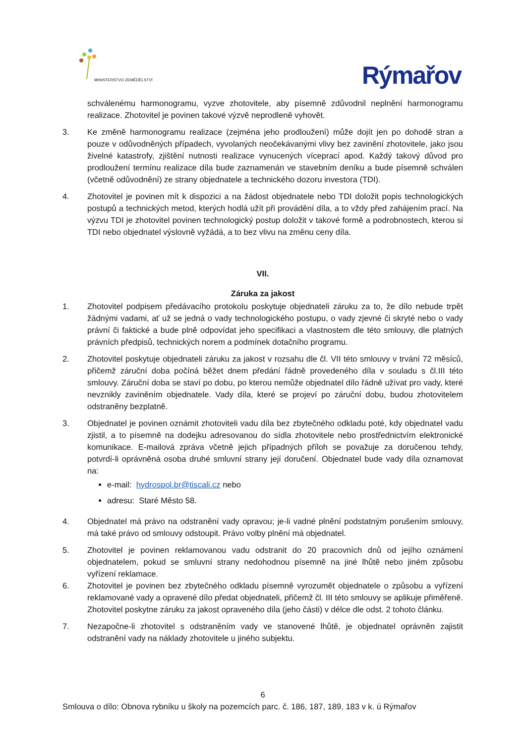MINISTERSTVO ZEMĚDĚLSTVÍ
Rýmařov
schválenému harmonogramu, vyzve zhotovitele, aby písemně zdůvodnil neplnění harmonogramu realizace. Zhotovitel je povinen takové výzvě neprodleně vyhovět.
3. Ke změně harmonogramu realizace (zejména jeho prodloužení) může dojít jen po dohodě stran a pouze v odůvodněných případech, vyvolaných neočekávanými vlivy bez zavinění zhotovitele, jako jsou živelné katastrofy, zjištění nutnosti realizace vynucených víceprací apod. Každý takový důvod pro prodloužení termínu realizace díla bude zaznamenán ve stavebním deníku a bude písemně schválen (včetně odůvodnění) ze strany objednatele a technického dozoru investora (TDI).
4. Zhotovitel je povinen mít k dispozici a na žádost objednatele nebo TDI doložit popis technologických postupů a technických metod, kterých hodlá užít při provádění díla, a to vždy před zahájením prací. Na výzvu TDI je zhotovitel povinen technologický postup doložit v takové formě a podrobnostech, kterou si TDI nebo objednatel výslovně vyžádá, a to bez vlivu na změnu ceny díla.
VII.
Záruka za jakost
1. Zhotovitel podpisem předávacího protokolu poskytuje objednateli záruku za to, že dílo nebude trpět žádnými vadami, ať už se jedná o vady technologického postupu, o vady zjevné či skryté nebo o vady právní či faktické a bude plně odpovídat jeho specifikaci a vlastnostem dle této smlouvy, dle platných právních předpisů, technických norem a podmínek dotačního programu.
2. Zhotovitel poskytuje objednateli záruku za jakost v rozsahu dle čl. VII této smlouvy v trvání 72 měsíců, přičemž záruční doba počíná běžet dnem předání řádně provedeného díla v souladu s čl.III této smlouvy. Záruční doba se staví po dobu, po kterou nemůže objednatel dílo řádně užívat pro vady, které nevznikly zaviněním objednatele. Vady díla, které se projeví po záruční dobu, budou zhotovitelem odstraněny bezplatně.
3. Objednatel je povinen oznámit zhotoviteli vadu díla bez zbytečného odkladu poté, kdy objednatel vadu zjistil, a to písemně na dodejku adresovanou do sídla zhotovitele nebo prostřednictvím elektronické komunikace. E-mailová zpráva včetně jejich případných příloh se považuje za doručenou tehdy, potvrdí-li oprávněná osoba druhé smluvní strany její doručení. Objednatel bude vady díla oznamovat na:
e-mail: hydrospol.br@tiscali.cz nebo
adresu: Staré Město 58.
4. Objednatel má právo na odstranění vady opravou; je-li vadné plnění podstatným porušením smlouvy, má také právo od smlouvy odstoupit. Právo volby plnění má objednatel.
5. Zhotovitel je povinen reklamovanou vadu odstranit do 20 pracovních dnů od jejího oznámení objednatelem, pokud se smluvní strany nedohodnou písemně na jiné lhůtě nebo jiném způsobu vyřízení reklamace.
6. Zhotovitel je povinen bez zbytečného odkladu písemně vyrozumět objednatele o způsobu a vyřízení reklamované vady a opravené dílo předat objednateli, přičemž čl. III této smlouvy se aplikuje přiměřeně. Zhotovitel poskytne záruku za jakost opraveného díla (jeho části) v délce dle odst. 2 tohoto článku.
7. Nezapočne-li zhotovitel s odstraněním vady ve stanovené lhůtě, je objednatel oprávněn zajistit odstranění vady na náklady zhotovitele u jiného subjektu.
6
Smlouva o dílo: Obnova rybníku u školy na pozemcích parc. č. 186, 187, 189, 183 v k. ú Rýmařov